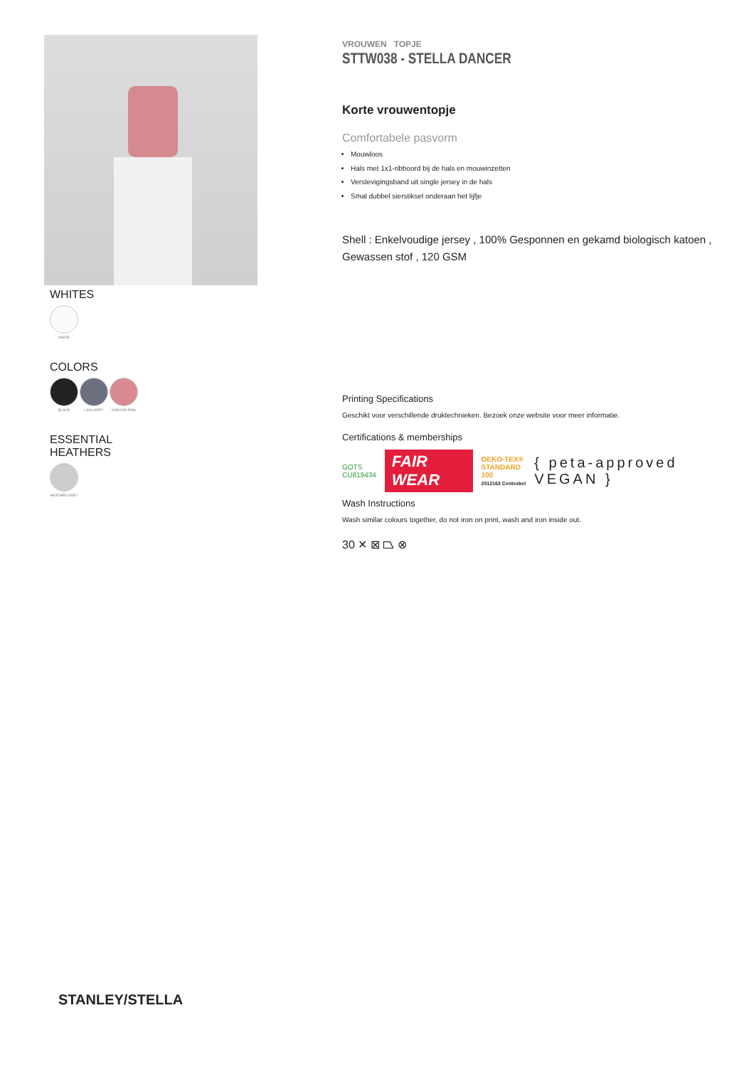WHITES
WHITE
COLORS
BLACK LAVA GREY CANYON PINK
ESSENTIAL
HEATHERS
HEATHER GREY
VROUWEN TOPJE
STTW038 - STELLA DANCER
Korte vrouwentopje
Comfortabele pasvorm
Mouwloos
Hals met 1x1-ribboord bij de hals en mouwinzetten
Verstevigingsband uit single jersey in de hals
Smal dubbel sierstiksel onderaan het lijfje
Shell : Enkelvoudige jersey , 100% Gesponnen en gekamd biologisch katoen , Gewassen stof , 120 GSM
Printing Specifications
Geschikt voor verschillende druktechnieken. Bezoek onze website voor meer informatie.
Certifications & memberships
GOTS
CU819434
FAIR WEAR
OEKO-TEX®
STANDARD 100
2012163 Centexbel
{ peta-approved VEGAN }
Wash Instructions
Wash similar colours together, do not iron on print, wash and iron inside out.
30 ✕ ⊠ ⏢ ⊗
STANLEY/STELLA